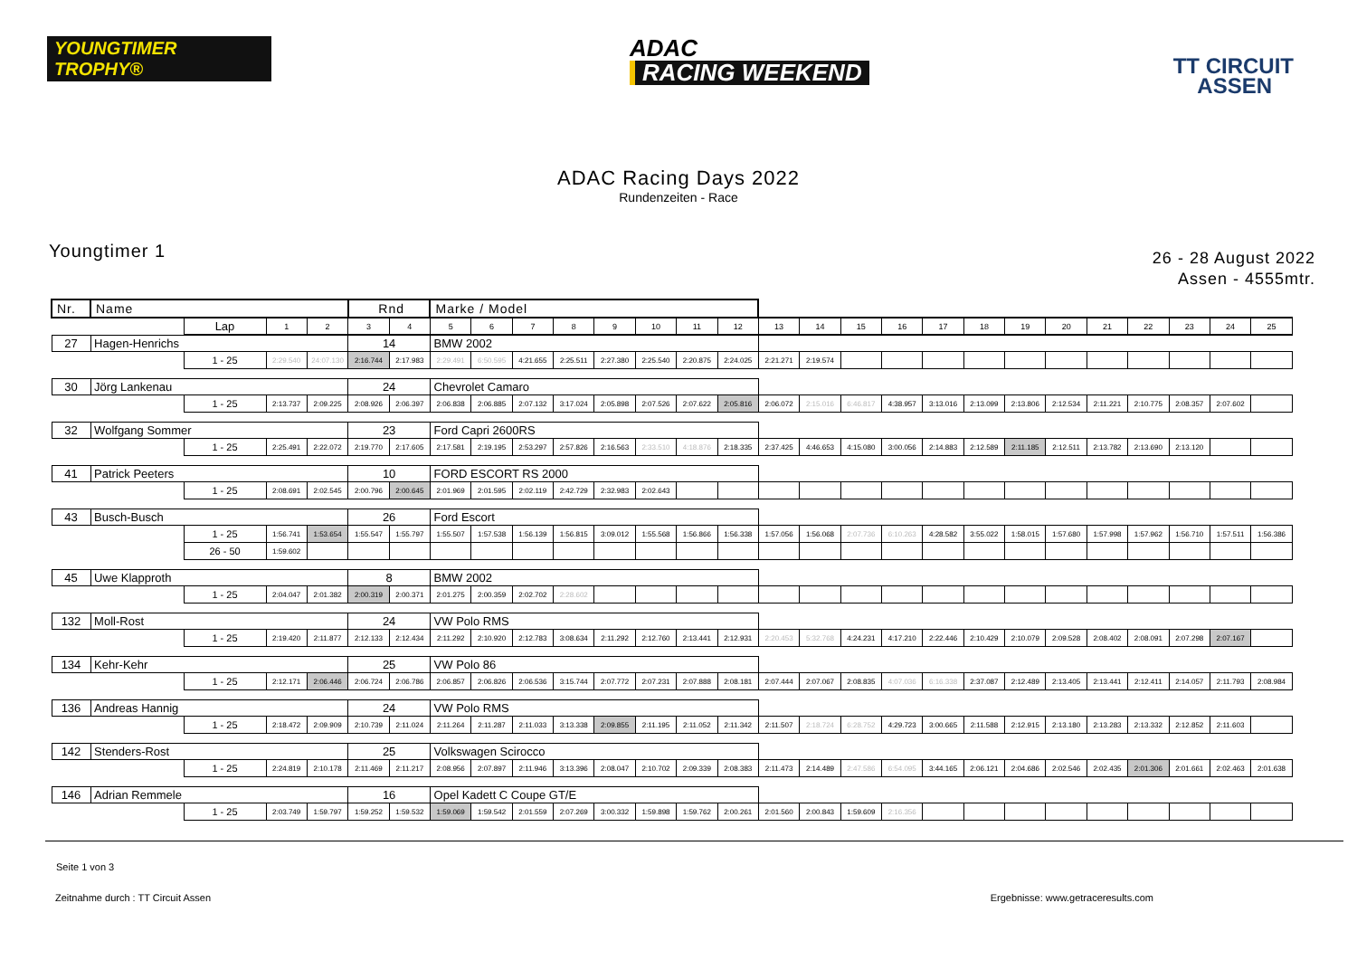YOUNGTIMER TROPHY®
ADAC
RACING WEEKEND
TT CIRCUIT
ASSEN
ADAC Racing Days 2022
Rundenzeiten - Race
Youngtimer 1
26 - 28 August 2022
Assen - 4555mtr.
| Nr. | Name | | | | Rnd | | Marke / Model | | | | | | | | | | | | | | | | | | | | |
| | | Lap | 1 | 2 | 3 | 4 | 5 | 6 | 7 | 8 | 9 | 10 | 11 | 12 | 13 | 14 | 15 | 16 | 17 | 18 | 19 | 20 | 21 | 22 | 23 | 24 | 25 |
| 27 | Hagen-Henrichs | | | | 14 | | BMW 2002 | | | | | | | | | | | | | | | | | | | | |
| | | 1 - 25 | 2:29.540 | 24:07.130 | 2:16.744 | 2:17.983 | 2:29.491 | 6:50.595 | 4:21.655 | 2:25.511 | 2:27.380 | 2:25.540 | 2:20.875 | 2:24.025 | 2:21.271 | 2:19.574 | | | | | | | | | | | |
| 30 | Jörg Lankenau | | | | 24 | | Chevrolet Camaro | | | | | | | | | | | | | | | | | | | | |
| | | 1 - 25 | 2:13.737 | 2:09.225 | 2:08.926 | 2:06.397 | 2:06.838 | 2:06.885 | 2:07.132 | 3:17.024 | 2:05.898 | 2:07.526 | 2:07.622 | 2:05.816 | 2:06.072 | 2:15.016 | 6:46.817 | 4:38.957 | 3:13.016 | 2:13.099 | 2:13.806 | 2:12.534 | 2:11.221 | 2:10.775 | 2:08.357 | 2:07.602 | |
| 32 | Wolfgang Sommer | | | | 23 | | Ford Capri 2600RS | | | | | | | | | | | | | | | | | | | | |
| | | 1 - 25 | 2:25.491 | 2:22.072 | 2:19.770 | 2:17.605 | 2:17.581 | 2:19.195 | 2:53.297 | 2:57.826 | 2:16.563 | 2:33.510 | 4:18.876 | 2:18.335 | 2:37.425 | 4:46.653 | 4:15.080 | 3:00.056 | 2:14.883 | 2:12.589 | 2:11.185 | 2:12.511 | 2:13.782 | 2:13.690 | 2:13.120 | | |
| 41 | Patrick Peeters | | | | 10 | | FORD ESCORT RS 2000 | | | | | | | | | | | | | | | | | | | | |
| | | 1 - 25 | 2:08.691 | 2:02.545 | 2:00.796 | 2:00.645 | 2:01.969 | 2:01.595 | 2:02.119 | 2:42.729 | 2:32.983 | 2:02.643 | | | | | | | | | | | | | | | |
| 43 | Busch-Busch | | | | 26 | | Ford Escort | | | | | | | | | | | | | | | | | | | | |
| | | 1 - 25 | 1:56.741 | 1:53.654 | 1:55.547 | 1:55.797 | 1:55.507 | 1:57.538 | 1:56.139 | 1:56.815 | 3:09.012 | 1:55.568 | 1:56.866 | 1:56.338 | 1:57.056 | 1:56.068 | 2:07.736 | 6:10.263 | 4:28.582 | 3:55.022 | 1:58.015 | 1:57.680 | 1:57.998 | 1:57.962 | 1:56.710 | 1:57.511 | 1:56.386 |
| | | 26 - 50 | 1:59.602 | | | | | | | | | | | | | | | | | | | | | | | | |
| 45 | Uwe Klapproth | | | | 8 | | BMW 2002 | | | | | | | | | | | | | | | | | | | | |
| | | 1 - 25 | 2:04.047 | 2:01.382 | 2:00.319 | 2:00.371 | 2:01.275 | 2:00.359 | 2:02.702 | 2:28.602 | | | | | | | | | | | | | | | | | |
| 132 | Moll-Rost | | | | 24 | | VW Polo RMS | | | | | | | | | | | | | | | | | | | | |
| | | 1 - 25 | 2:19.420 | 2:11.877 | 2:12.133 | 2:12.434 | 2:11.292 | 2:10.920 | 2:12.783 | 3:08.634 | 2:11.292 | 2:12.760 | 2:13.441 | 2:12.931 | 2:20.453 | 5:32.768 | 4:24.231 | 4:17.210 | 2:22.446 | 2:10.429 | 2:10.079 | 2:09.528 | 2:08.402 | 2:08.091 | 2:07.298 | 2:07.167 | |
| 134 | Kehr-Kehr | | | | 25 | | VW Polo 86 | | | | | | | | | | | | | | | | | | | | |
| | | 1 - 25 | 2:12.171 | 2:06.446 | 2:06.724 | 2:06.786 | 2:06.857 | 2:06.826 | 2:06.536 | 3:15.744 | 2:07.772 | 2:07.231 | 2:07.888 | 2:08.181 | 2:07.444 | 2:07.067 | 2:08.835 | 4:07.036 | 6:16.338 | 2:37.087 | 2:12.489 | 2:13.405 | 2:13.441 | 2:12.411 | 2:14.057 | 2:11.793 | 2:08.984 |
| 136 | Andreas Hannig | | | | 24 | | VW Polo RMS | | | | | | | | | | | | | | | | | | | | |
| | | 1 - 25 | 2:18.472 | 2:09.909 | 2:10.739 | 2:11.024 | 2:11.264 | 2:11.287 | 2:11.033 | 3:13.338 | 2:09.855 | 2:11.195 | 2:11.052 | 2:11.342 | 2:11.507 | 2:18.724 | 6:28.752 | 4:29.723 | 3:00.665 | 2:11.588 | 2:12.915 | 2:13.180 | 2:13.283 | 2:13.332 | 2:12.852 | 2:11.603 | |
| 142 | Stenders-Rost | | | | 25 | | Volkswagen Scirocco | | | | | | | | | | | | | | | | | | | | |
| | | 1 - 25 | 2:24.819 | 2:10.178 | 2:11.469 | 2:11.217 | 2:08.956 | 2:07.897 | 2:11.946 | 3:13.396 | 2:08.047 | 2:10.702 | 2:09.339 | 2:08.383 | 2:11.473 | 2:14.489 | 2:47.586 | 6:54.095 | 3:44.165 | 2:06.121 | 2:04.686 | 2:02.546 | 2:02.435 | 2:01.306 | 2:01.661 | 2:02.463 | 2:01.638 |
| 146 | Adrian Remmele | | | | 16 | | Opel Kadett C Coupe GT/E | | | | | | | | | | | | | | | | | | | | |
| | | 1 - 25 | 2:03.749 | 1:59.797 | 1:59.252 | 1:59.532 | 1:59.069 | 1:59.542 | 2:01.559 | 2:07.269 | 3:00.332 | 1:59.898 | 1:59.762 | 2:00.261 | 2:01.560 | 2:00.843 | 1:59.609 | 2:16.356 | | | | | | | | | |
Seite 1 von 3
Zeitnahme durch : TT Circuit Assen Ergebnisse: www.getraceresults.com